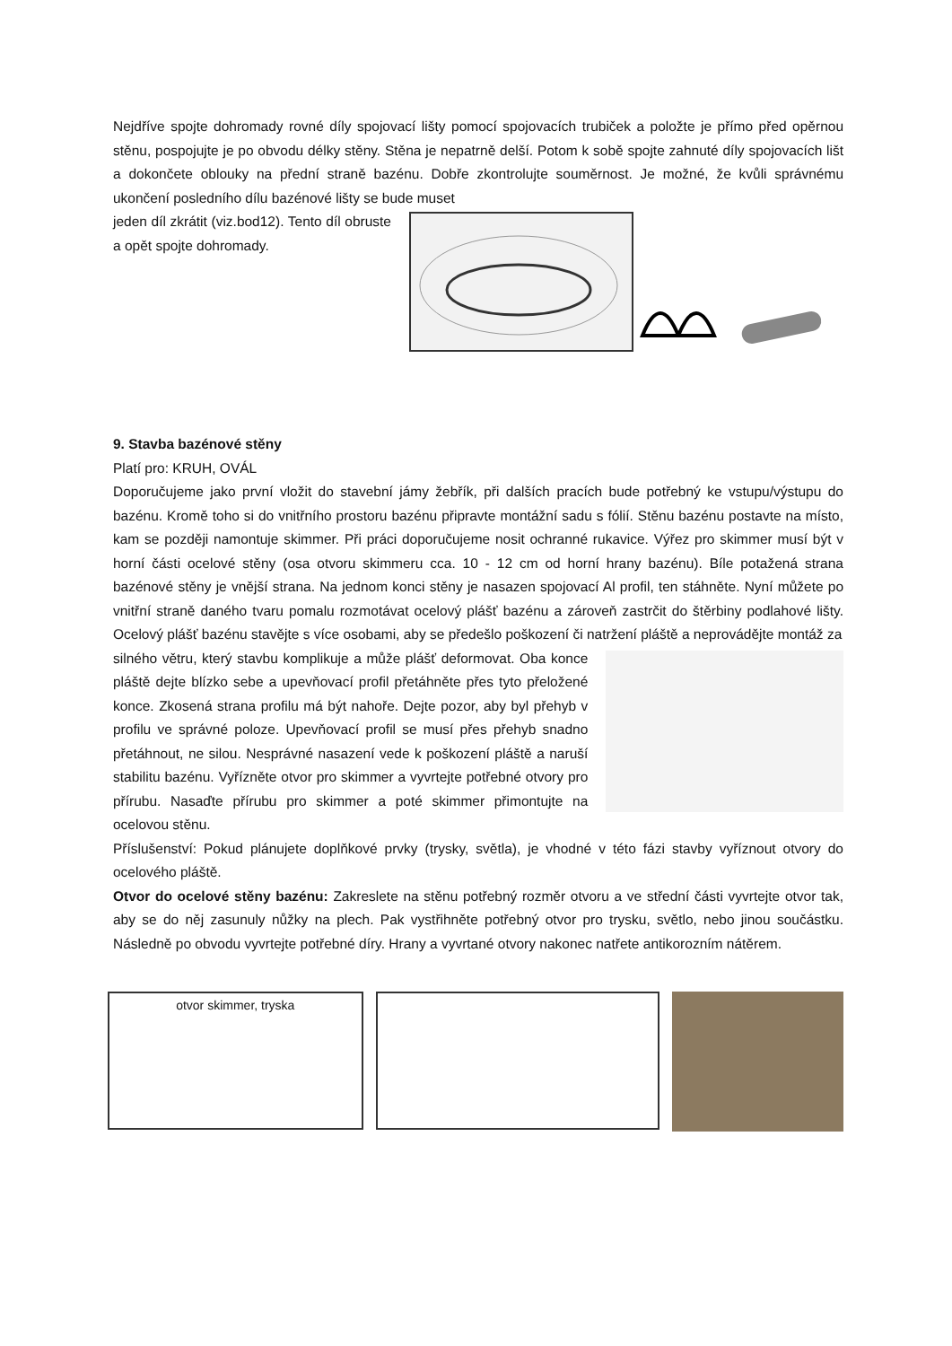Nejdříve spojte dohromady rovné díly spojovací lišty pomocí spojovacích trubiček a položte je přímo před opěrnou stěnu, pospojujte je po obvodu délky stěny. Stěna je nepatrně delší. Potom k sobě spojte zahnuté díly spojovacích lišt a dokončete oblouky na přední straně bazénu. Dobře zkontrolujte souměrnost. Je možné, že kvůli správnému ukončení posledního dílu bazénové lišty se bude muset
jeden díl zkrátit (viz.bod12). Tento díl obruste a opět spojte dohromady.
9. Stavba bazénové stěny
Platí pro: KRUH, OVÁL
Doporučujeme jako první vložit do stavební jámy žebřík, při dalších pracích bude potřebný ke vstupu/výstupu do bazénu. Kromě toho si do vnitřního prostoru bazénu připravte montážní sadu s fólií. Stěnu bazénu postavte na místo, kam se později namontuje skimmer. Při práci doporučujeme nosit ochranné rukavice. Výřez pro skimmer musí být v horní části ocelové stěny (osa otvoru skimmeru cca. 10 - 12 cm od horní hrany bazénu). Bíle potažená strana bazénové stěny je vnější strana. Na jednom konci stěny je nasazen spojovací Al profil, ten stáhněte. Nyní můžete po vnitřní straně daného tvaru pomalu rozmotávat ocelový plášť bazénu a zároveň zastrčit do štěrbiny podlahové lišty. Ocelový plášť bazénu stavějte s více osobami, aby se předešlo poškození či natržení pláště a neprovádějte montáž za
silného větru, který stavbu komplikuje a může plášť deformovat. Oba konce pláště dejte blízko sebe a upevňovací profil přetáhněte přes tyto přeložené konce. Zkosená strana profilu má být nahoře. Dejte pozor, aby byl přehyb v profilu ve správné poloze. Upevňovací profil se musí přes přehyb snadno přetáhnout, ne silou. Nesprávné nasazení vede k poškození pláště a naruší stabilitu bazénu. Vyřízněte otvor pro skimmer a vyvrtejte potřebné otvory pro přírubu. Nasaďte přírubu pro skimmer a poté skimmer přimontujte na ocelovou stěnu.
Příslušenství: Pokud plánujete doplňkové prvky (trysky, světla), je vhodné v této fázi stavby vyříznout otvory do ocelového pláště.
Otvor do ocelové stěny bazénu: Zakreslete na stěnu potřebný rozměr otvoru a ve střední části vyvrtejte otvor tak, aby se do něj zasunuly nůžky na plech. Pak vystřihněte potřebný otvor pro trysku, světlo, nebo jinou součástku. Následně po obvodu vyvrtejte potřebné díry. Hrany a vyvrtané otvory nakonec natřete antikorozním nátěrem.
otvor skimmer, tryska